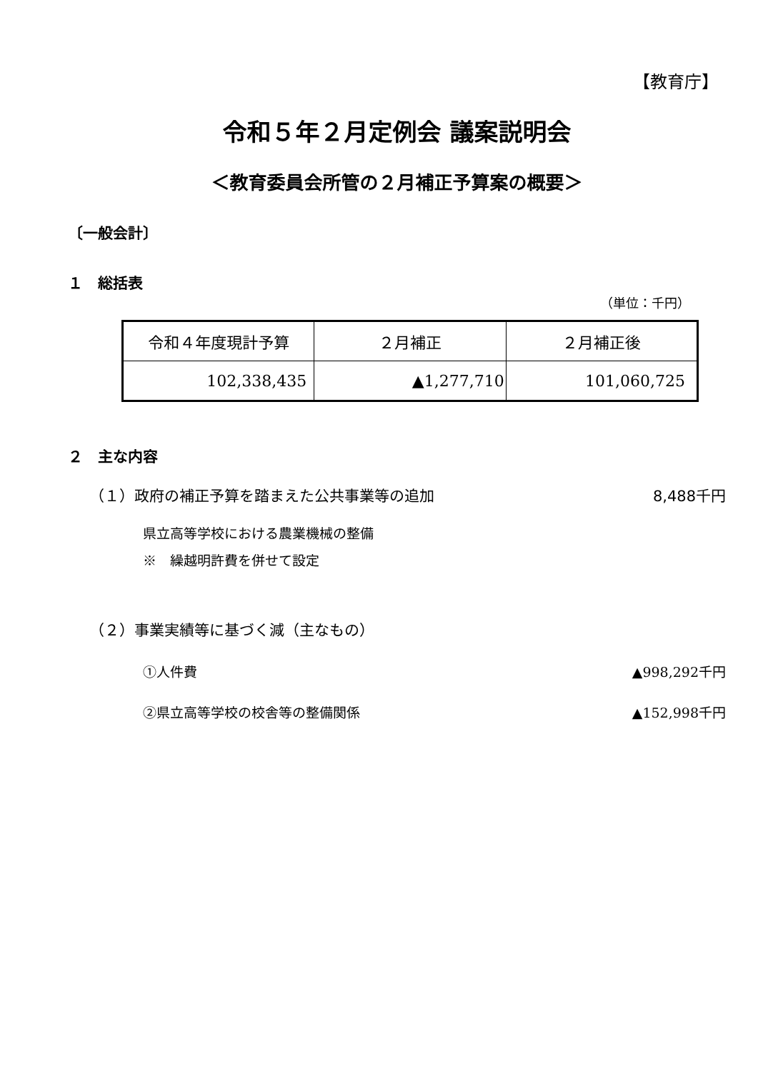【教育庁】
令和５年２月定例会 議案説明会
＜教育委員会所管の２月補正予算案の概要＞
〔一般会計〕
１　総括表
（単位：千円）
| 令和４年度現計予算 | ２月補正 | ２月補正後 |
| --- | --- | --- |
| 102,338,435 | ▲1,277,710 | 101,060,725 |
２　主な内容
（１）政府の補正予算を踏まえた公共事業等の追加 8,488千円
県立高等学校における農業機械の整備
※　繰越明許費を併せて設定
（２）事業実績等に基づく減（主なもの）
①人件費 ▲998,292千円
②県立高等学校の校舎等の整備関係 ▲152,998千円